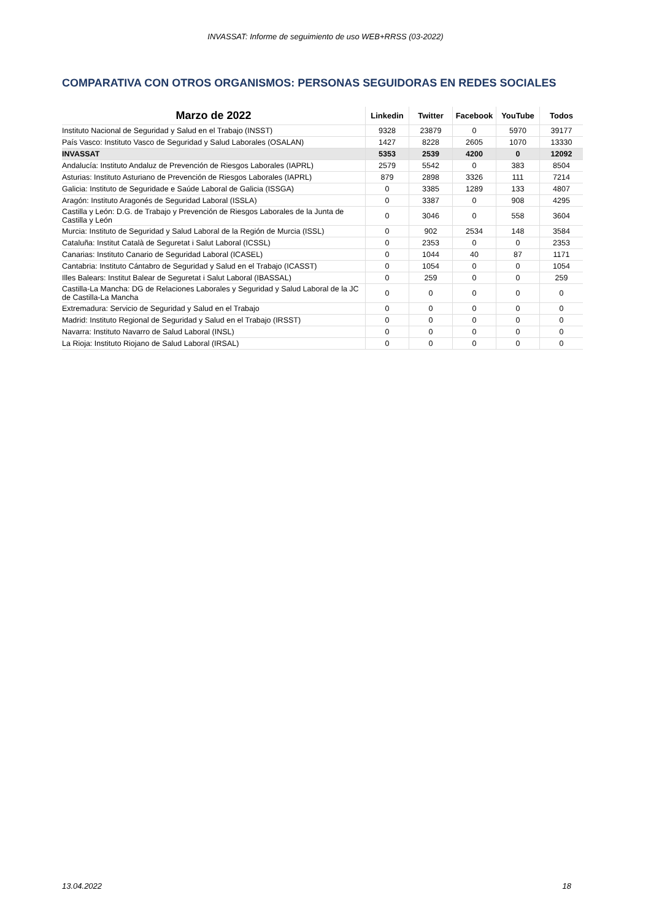INVASSAT: Informe de seguimiento de uso WEB+RRSS (03-2022)
COMPARATIVA CON OTROS ORGANISMOS: PERSONAS SEGUIDORAS EN REDES SOCIALES
| Marzo de 2022 | Linkedin | Twitter | Facebook | YouTube | Todos |
| --- | --- | --- | --- | --- | --- |
| Instituto Nacional de Seguridad y Salud en el Trabajo (INSST) | 9328 | 23879 | 0 | 5970 | 39177 |
| País Vasco: Instituto Vasco de Seguridad y Salud Laborales (OSALAN) | 1427 | 8228 | 2605 | 1070 | 13330 |
| INVASSAT | 5353 | 2539 | 4200 | 0 | 12092 |
| Andalucía: Instituto Andaluz de Prevención de Riesgos Laborales (IAPRL) | 2579 | 5542 | 0 | 383 | 8504 |
| Asturias: Instituto Asturiano de Prevención de Riesgos Laborales (IAPRL) | 879 | 2898 | 3326 | 111 | 7214 |
| Galicia: Instituto de Seguridade e Saúde Laboral de Galicia (ISSGA) | 0 | 3385 | 1289 | 133 | 4807 |
| Aragón: Instituto Aragonés de Seguridad Laboral (ISSLA) | 0 | 3387 | 0 | 908 | 4295 |
| Castilla y León: D.G. de Trabajo y Prevención de Riesgos Laborales de la Junta de Castilla y León | 0 | 3046 | 0 | 558 | 3604 |
| Murcia: Instituto de Seguridad y Salud Laboral de la Región de Murcia (ISSL) | 0 | 902 | 2534 | 148 | 3584 |
| Cataluña: Institut Català de Seguretat i Salut Laboral (ICSSL) | 0 | 2353 | 0 | 0 | 2353 |
| Canarias: Instituto Canario de Seguridad Laboral (ICASEL) | 0 | 1044 | 40 | 87 | 1171 |
| Cantabria: Instituto Cántabro de Seguridad y Salud en el Trabajo (ICASST) | 0 | 1054 | 0 | 0 | 1054 |
| Illes Balears: Institut Balear de Seguretat i Salut Laboral (IBASSAL) | 0 | 259 | 0 | 0 | 259 |
| Castilla-La Mancha: DG de Relaciones Laborales y Seguridad y Salud Laboral de la JC de Castilla-La Mancha | 0 | 0 | 0 | 0 | 0 |
| Extremadura: Servicio de Seguridad y Salud en el Trabajo | 0 | 0 | 0 | 0 | 0 |
| Madrid: Instituto Regional de Seguridad y Salud en el Trabajo (IRSST) | 0 | 0 | 0 | 0 | 0 |
| Navarra: Instituto Navarro de Salud Laboral (INSL) | 0 | 0 | 0 | 0 | 0 |
| La Rioja: Instituto Riojano de Salud Laboral (IRSAL) | 0 | 0 | 0 | 0 | 0 |
13.04.2022 18